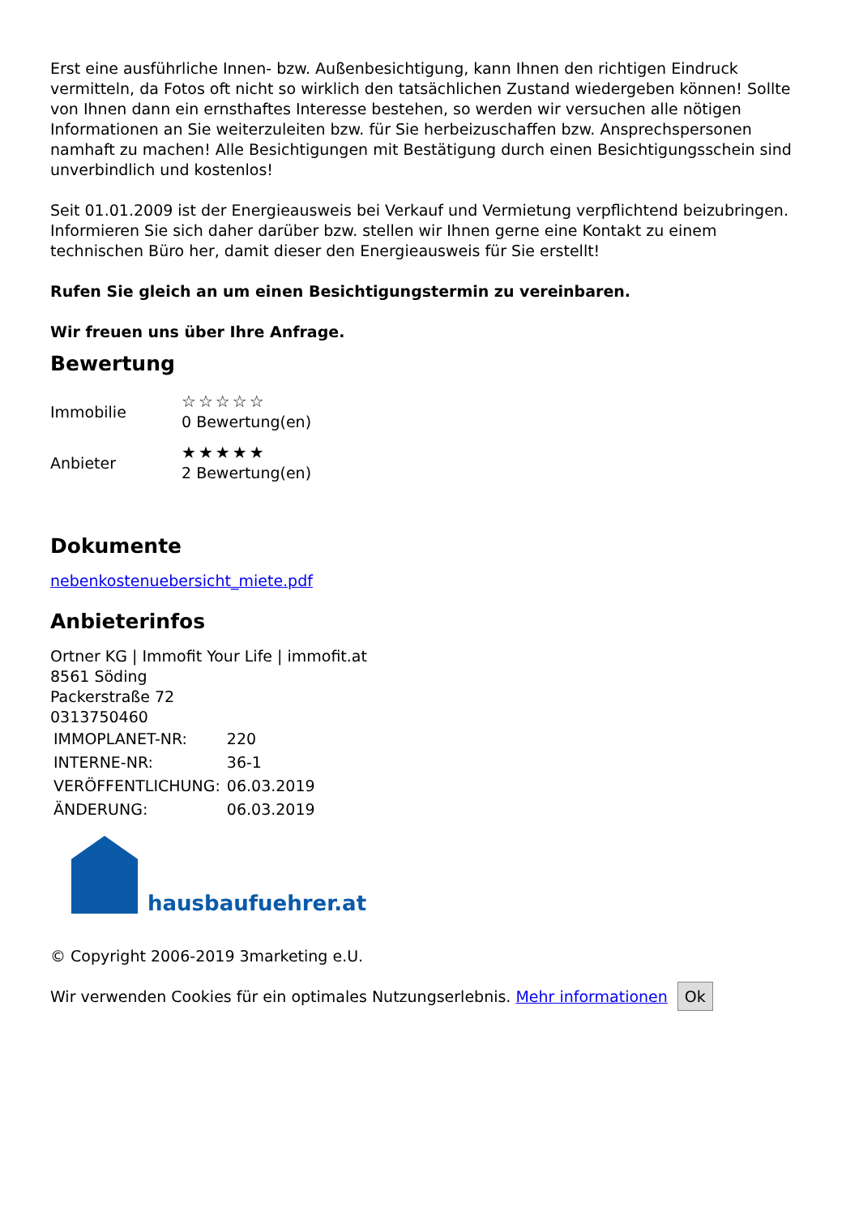Erst eine ausführliche Innen- bzw. Außenbesichtigung, kann Ihnen den richtigen Eindruck vermitteln, da Fotos oft nicht so wirklich den tatsächlichen Zustand wiedergeben können! Sollte von Ihnen dann ein ernsthaftes Interesse bestehen, so werden wir versuchen alle nötigen Informationen an Sie weiterzuleiten bzw. für Sie herbeizuschaffen bzw. Ansprechspersonen namhaft zu machen! Alle Besichtigungen mit Bestätigung durch einen Besichtigungsschein sind unverbindlich und kostenlos!
Seit 01.01.2009 ist der Energieausweis bei Verkauf und Vermietung verpflichtend beizubringen. Informieren Sie sich daher darüber bzw. stellen wir Ihnen gerne eine Kontakt zu einem technischen Büro her, damit dieser den Energieausweis für Sie erstellt!
Rufen Sie gleich an um einen Besichtigungstermin zu vereinbaren.
Wir freuen uns über Ihre Anfrage.
Bewertung
| Immobilie | ☆☆☆☆☆ 0 Bewertung(en) |
| Anbieter | ★★★★★ 2 Bewertung(en) |
Dokumente
nebenkostenuebersicht_miete.pdf
Anbieterinfos
Ortner KG | Immofit Your Life | immofit.at
8561 Söding
Packerstraße 72
0313750460
| IMMOPLANET-NR: | 220 |
| INTERNE-NR: | 36-1 |
| VERÖFFENTLICHUNG: | 06.03.2019 |
| ÄNDERUNG: | 06.03.2019 |
hausbaufuehrer.at
© Copyright 2006-2019 3marketing e.U.
Wir verwenden Cookies für ein optimales Nutzungserlebnis. Mehr informationen Ok